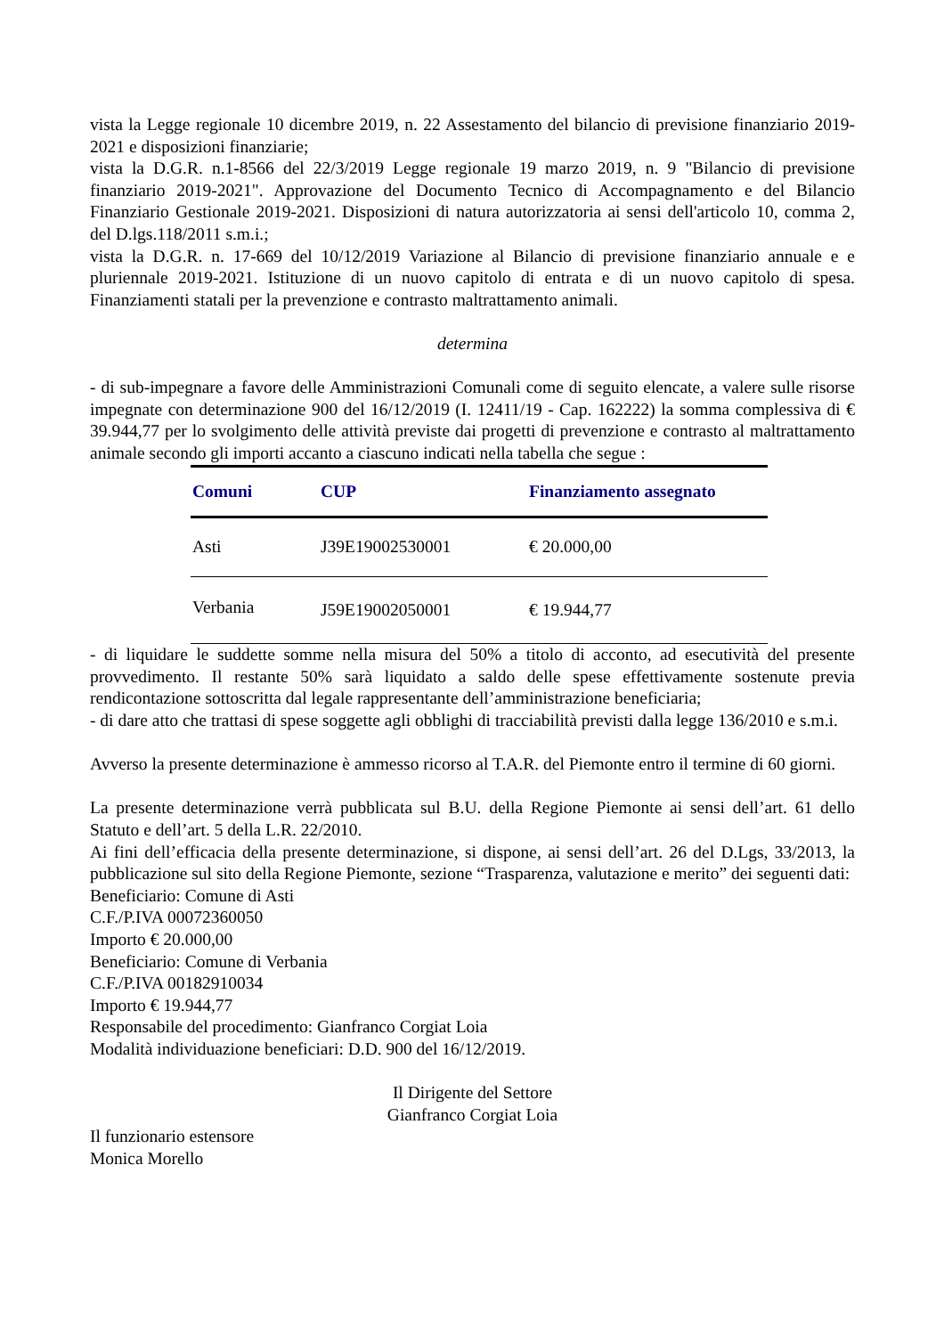vista la Legge regionale 10 dicembre 2019, n. 22 Assestamento del bilancio di previsione finanziario 2019-2021 e disposizioni finanziarie;
vista la D.G.R. n.1-8566 del 22/3/2019 Legge regionale 19 marzo 2019, n. 9 "Bilancio di previsione finanziario 2019-2021". Approvazione del Documento Tecnico di Accompagnamento e del Bilancio Finanziario Gestionale 2019-2021. Disposizioni di natura autorizzatoria ai sensi dell'articolo 10, comma 2, del D.lgs.118/2011 s.m.i.;
vista la D.G.R. n. 17-669 del 10/12/2019 Variazione al Bilancio di previsione finanziario annuale e e pluriennale 2019-2021. Istituzione di un nuovo capitolo di entrata e di un nuovo capitolo di spesa. Finanziamenti statali per la prevenzione e contrasto maltrattamento animali.
determina
- di sub-impegnare a favore delle Amministrazioni Comunali come di seguito elencate, a valere sulle risorse impegnate con determinazione 900 del 16/12/2019 (I. 12411/19 - Cap. 162222) la somma complessiva di € 39.944,77 per lo svolgimento delle attività previste dai progetti di prevenzione e contrasto al maltrattamento animale secondo gli importi accanto a ciascuno indicati nella tabella che segue :
| Comuni | CUP | Finanziamento assegnato |
| --- | --- | --- |
| Asti | J39E19002530001 | € 20.000,00 |
| Verbania | J59E19002050001 | € 19.944,77 |
- di liquidare le suddette somme nella misura del 50% a titolo di acconto, ad esecutività del presente provvedimento. Il restante 50% sarà liquidato a saldo delle spese effettivamente sostenute previa rendicontazione sottoscritta dal legale rappresentante dell’amministrazione beneficiaria;
- di dare atto che trattasi di spese soggette agli obblighi di tracciabilità previsti dalla legge 136/2010 e s.m.i.
Avverso la presente determinazione è ammesso ricorso al T.A.R. del Piemonte entro il termine di 60 giorni.
La presente determinazione verrà pubblicata sul B.U. della Regione Piemonte ai sensi dell’art. 61 dello Statuto e dell’art. 5 della L.R. 22/2010.
Ai fini dell’efficacia della presente determinazione, si dispone, ai sensi dell’art. 26 del D.Lgs, 33/2013, la pubblicazione sul sito della Regione Piemonte, sezione “Trasparenza, valutazione e merito” dei seguenti dati:
Beneficiario: Comune di Asti
C.F./P.IVA 00072360050
Importo € 20.000,00
Beneficiario: Comune di Verbania
C.F./P.IVA 00182910034
Importo € 19.944,77
Responsabile del procedimento: Gianfranco Corgiat Loia
Modalità individuazione beneficiari: D.D. 900 del 16/12/2019.
Il Dirigente del Settore
Gianfranco Corgiat Loia
Il funzionario estensore
Monica Morello